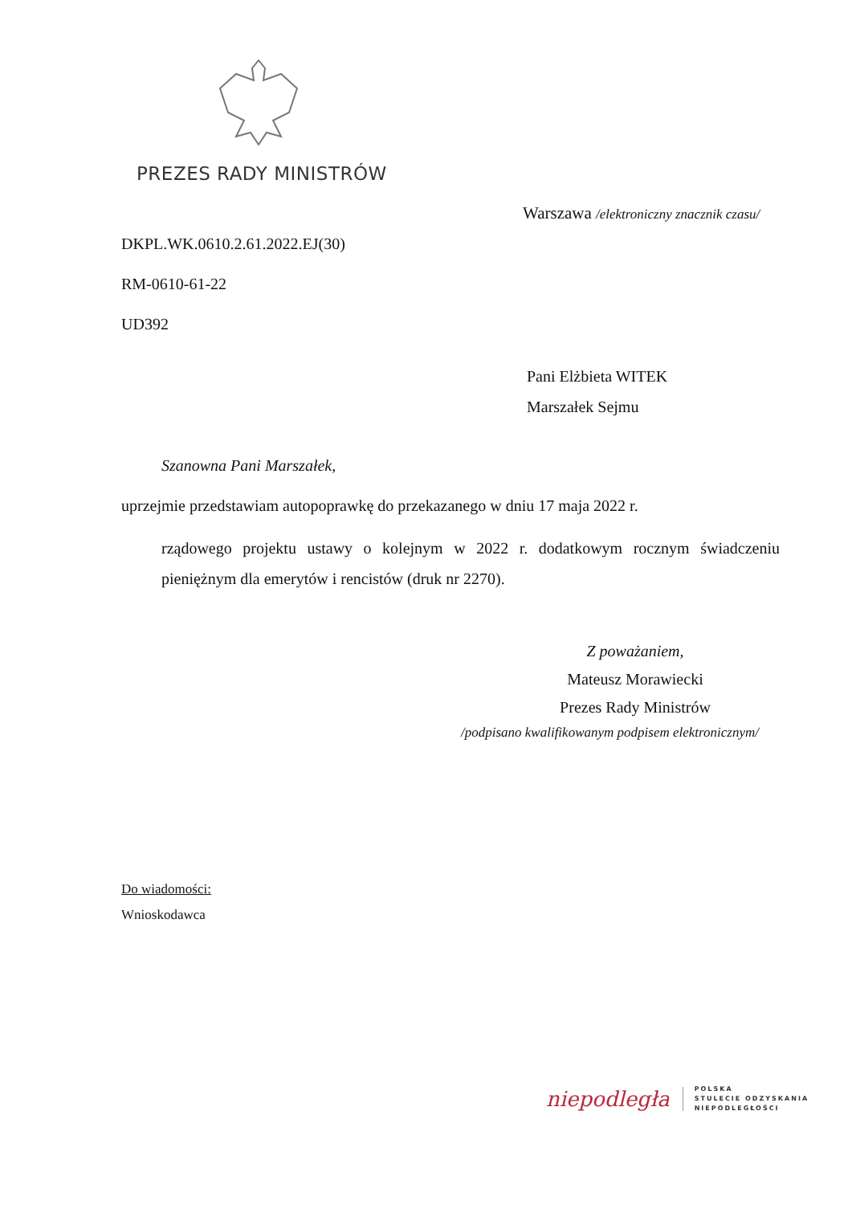PREZES RADY MINISTRÓW
Warszawa /elektroniczny znacznik czasu/
DKPL.WK.0610.2.61.2022.EJ(30)
RM-0610-61-22
UD392
Pani Elżbieta WITEK
Marszałek Sejmu
Szanowna Pani Marszałek,
uprzejmie przedstawiam autopoprawkę do przekazanego w dniu 17 maja 2022 r.
rządowego projektu ustawy o kolejnym w 2022 r. dodatkowym rocznym świadczeniu pieniężnym dla emerytów i rencistów (druk nr 2270).
Z poważaniem,
Mateusz Morawiecki
Prezes Rady Ministrów
/podpisano kwalifikowanym podpisem elektronicznym/
Do wiadomości:
Wnioskodawca
niepodległa
POLSKA
STULECIE ODZYSKANIA
NIEPODLEGŁOŚCI